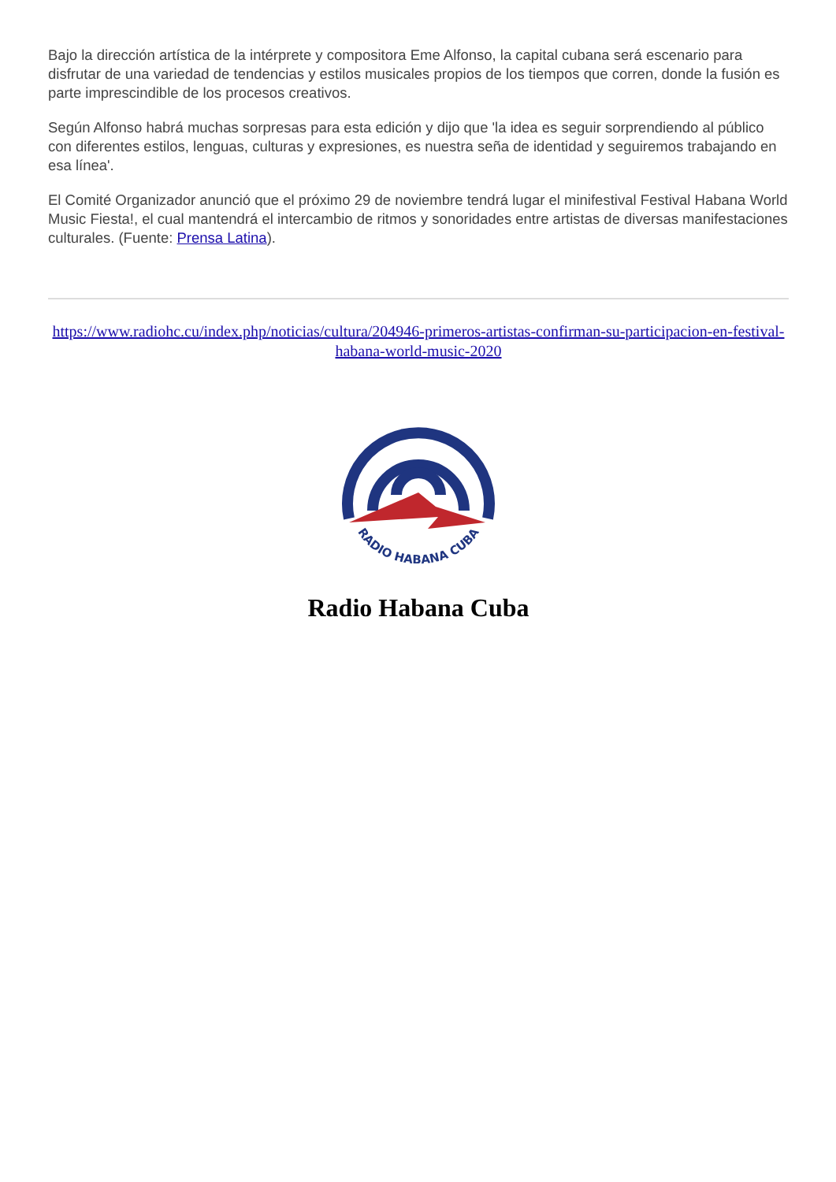Bajo la dirección artística de la intérprete y compositora Eme Alfonso, la capital cubana será escenario para disfrutar de una variedad de tendencias y estilos musicales propios de los tiempos que corren, donde la fusión es parte imprescindible de los procesos creativos.
Según Alfonso habrá muchas sorpresas para esta edición y dijo que 'la idea es seguir sorprendiendo al público con diferentes estilos, lenguas, culturas y expresiones, es nuestra seña de identidad y seguiremos trabajando en esa línea'.
El Comité Organizador anunció que el próximo 29 de noviembre tendrá lugar el minifestival Festival Habana World Music Fiesta!, el cual mantendrá el intercambio de ritmos y sonoridades entre artistas de diversas manifestaciones culturales. (Fuente: Prensa Latina).
https://www.radiohc.cu/index.php/noticias/cultura/204946-primeros-artistas-confirman-su-participacion-en-festival-habana-world-music-2020
RADIO HABANA CUBA
Radio Habana Cuba